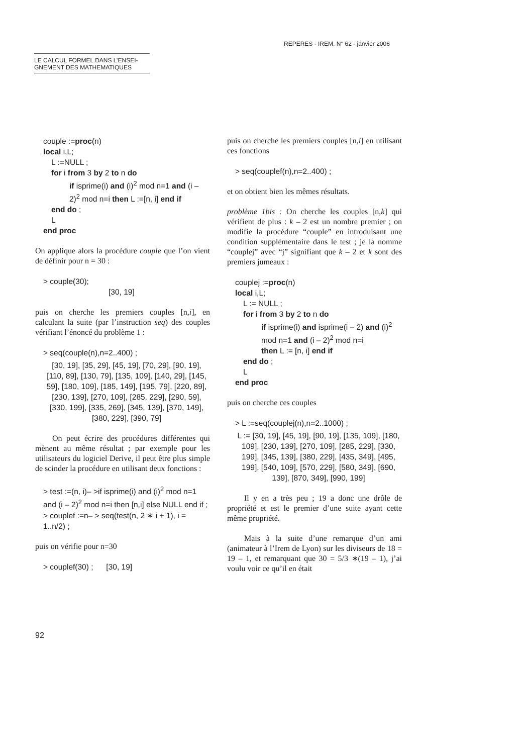REPERES - IREM. N° 62 - janvier 2006
LE CALCUL FORMEL DANS L’ENSEI-
GNEMENT DES MATHEMATIQUES
couple :=proc(n)
local i,L;
L :=NULL ;
for i from 3 by 2 to n do
if isprime(i) and (i)<sup>2</sup> mod n=1 and (i – 2)<sup>2</sup> mod n=i then L :=[n, i] end if
end do ;
L
end proc
On applique alors la procédure couple que l’on vient de définir pour n = 30 :
> couple(30);
[30, 19]
puis on cherche les premiers couples [n,i], en calculant la suite (par l’instruction seq) des couples vérifiant l’énoncé du problème 1 :
> seq(couple(n),n=2..400) ;
[30, 19], [35, 29], [45, 19], [70, 29], [90, 19], [110, 89], [130, 79], [135, 109], [140, 29], [145, 59], [180, 109], [185, 149], [195, 79], [220, 89], [230, 139], [270, 109], [285, 229], [290, 59], [330, 199], [335, 269], [345, 139], [370, 149], [380, 229], [390, 79]
On peut écrire des procédures différentes qui mènent au même résultat ; par exemple pour les utilisateurs du logiciel Derive, il peut être plus simple de scinder la procédure en utilisant deux fonctions :
> test :=(n, i)– >if isprime(i) and (i)<sup>2</sup> mod n=1 and (i – 2)<sup>2</sup> mod n=i then [n,i] else NULL end if ;
> couplef :=n– > seq(test(n, 2 ∗ i + 1), i = 1..n/2) ;
puis on vérifie pour n=30
> couplef(30) ; [30, 19]
puis on cherche les premiers couples [n,i] en utilisant ces fonctions
> seq(couplef(n),n=2..400) ;
et on obtient bien les mêmes résultats.
problème 1bis : On cherche les couples [n,k] qui vérifient de plus : k – 2 est un nombre premier ; on modifie la procédure “couple” en introduisant une condition supplémentaire dans le test ; je la nomme “couplej” avec “j” signifiant que k – 2 et k sont des premiers jumeaux :
couplej :=proc(n)
local i,L;
L := NULL ;
for i from 3 by 2 to n do
if isprime(i) and isprime(i – 2) and (i)<sup>2</sup> mod n=1 and (i – 2)<sup>2</sup> mod n=i
then L := [n, i] end if
end do ;
L
end proc
puis on cherche ces couples
> L :=seq(couplej(n),n=2..1000) ;
L := [30, 19], [45, 19], [90, 19], [135, 109], [180, 109], [230, 139], [270, 109], [285, 229], [330, 199], [345, 139], [380, 229], [435, 349], [495, 199], [540, 109], [570, 229], [580, 349], [690, 139], [870, 349], [990, 199]
Il y en a très peu ; 19 a donc une drôle de propriété et est le premier d’une suite ayant cette même propriété.
Mais à la suite d’une remarque d’un ami (animateur à l’Irem de Lyon) sur les diviseurs de 18 = 19 – 1, et remarquant que 30 = 5/3 ∗(19 – 1), j’ai voulu voir ce qu’il en était
92